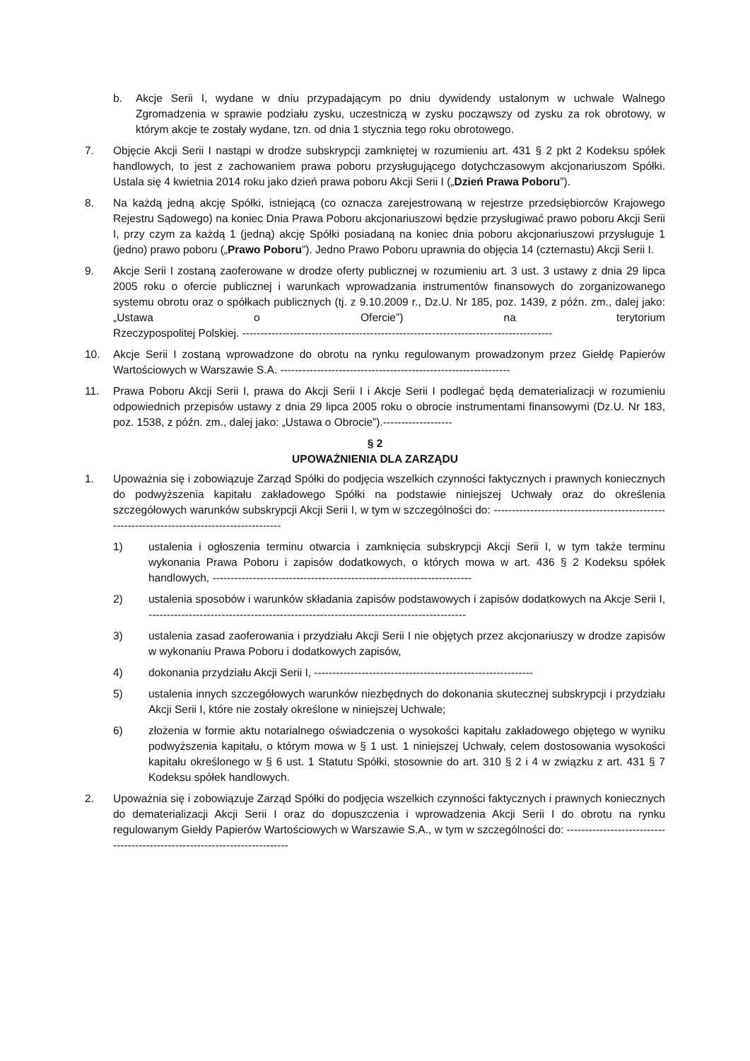b. Akcje Serii I, wydane w dniu przypadającym po dniu dywidendy ustalonym w uchwale Walnego Zgromadzenia w sprawie podziału zysku, uczestniczą w zysku począwszy od zysku za rok obrotowy, w którym akcje te zostały wydane, tzn. od dnia 1 stycznia tego roku obrotowego.
7. Objęcie Akcji Serii I nastąpi w drodze subskrypcji zamkniętej w rozumieniu art. 431 § 2 pkt 2 Kodeksu spółek handlowych, to jest z zachowaniem prawa poboru przysługującego dotychczasowym akcjonariuszom Spółki. Ustala się 4 kwietnia 2014 roku jako dzień prawa poboru Akcji Serii I („Dzień Prawa Poboru”).
8. Na każdą jedną akcję Spółki, istniejącą (co oznacza zarejestrowaną w rejestrze przedsiębiorców Krajowego Rejestru Sądowego) na koniec Dnia Prawa Poboru akcjonariuszowi będzie przysługiwać prawo poboru Akcji Serii I, przy czym za każdą 1 (jedną) akcję Spółki posiadaną na koniec dnia poboru akcjonariuszowi przysługuje 1 (jedno) prawo poboru („Prawo Poboru”). Jedno Prawo Poboru uprawnia do objęcia 14 (czternastu) Akcji Serii I.
9. Akcje Serii I zostaną zaoferowane w drodze oferty publicznej w rozumieniu art. 3 ust. 3 ustawy z dnia 29 lipca 2005 roku o ofercie publicznej i warunkach wprowadzania instrumentów finansowych do zorganizowanego systemu obrotu oraz o spółkach publicznych (tj. z 9.10.2009 r., Dz.U. Nr 185, poz. 1439, z późn. zm., dalej jako: „Ustawa o Ofercie”) na terytorium Rzeczypospolitej Polskiej. -------------------------------------------------------------------------------------
10. Akcje Serii I zostaną wprowadzone do obrotu na rynku regulowanym prowadzonym przez Giełdę Papierów Wartościowych w Warszawie S.A. ---------------------------------------------------------------
11. Prawa Poboru Akcji Serii I, prawa do Akcji Serii I i Akcje Serii I podlegać będą dematerializacji w rozumieniu odpowiednich przepisów ustawy z dnia 29 lipca 2005 roku o obrocie instrumentami finansowymi (Dz.U. Nr 183, poz. 1538, z późn. zm., dalej jako: „Ustawa o Obrocie”).-------------------
§ 2
UPOWAŻNIENIA DLA ZARZĄDU
1. Upoważnia się i zobowiązuje Zarząd Spółki do podjęcia wszelkich czynności faktycznych i prawnych koniecznych do podwyższenia kapitału zakładowego Spółki na podstawie niniejszej Uchwały oraz do określenia szczegółowych warunków subskrypcji Akcji Serii I, w tym w szczególności do: ---------------------------------------------------------------------------------------------
1) ustalenia i ogłoszenia terminu otwarcia i zamknięcia subskrypcji Akcji Serii I, w tym także terminu wykonania Prawa Poboru i zapisów dodatkowych, o których mowa w art. 436 § 2 Kodeksu spółek handlowych, -----------------------------------------------------------------------
2) ustalenia sposobów i warunków składania zapisów podstawowych i zapisów dodatkowych na Akcje Serii I, ---------------------------------------------------------------------------------------
3) ustalenia zasad zaoferowania i przydziału Akcji Serii I nie objętych przez akcjonariuszy w drodze zapisów w wykonaniu Prawa Poboru i dodatkowych zapisów,
4) dokonania przydziału Akcji Serii I, ------------------------------------------------------------
5) ustalenia innych szczegółowych warunków niezbędnych do dokonania skutecznej subskrypcji i przydziału Akcji Serii I, które nie zostały określone w niniejszej Uchwale;
6) złożenia w formie aktu notarialnego oświadczenia o wysokości kapitału zakładowego objętego w wyniku podwyższenia kapitału, o którym mowa w § 1 ust. 1 niniejszej Uchwały, celem dostosowania wysokości kapitału określonego w § 6 ust. 1 Statutu Spółki, stosownie do art. 310 § 2 i 4 w związku z art. 431 § 7 Kodeksu spółek handlowych.
2. Upoważnia się i zobowiązuje Zarząd Spółki do podjęcia wszelkich czynności faktycznych i prawnych koniecznych do dematerializacji Akcji Serii I oraz do dopuszczenia i wprowadzenia Akcji Serii I do obrotu na rynku regulowanym Giełdy Papierów Wartościowych w Warszawie S.A., w tym w szczególności do: ---------------------------------------------------------------------------